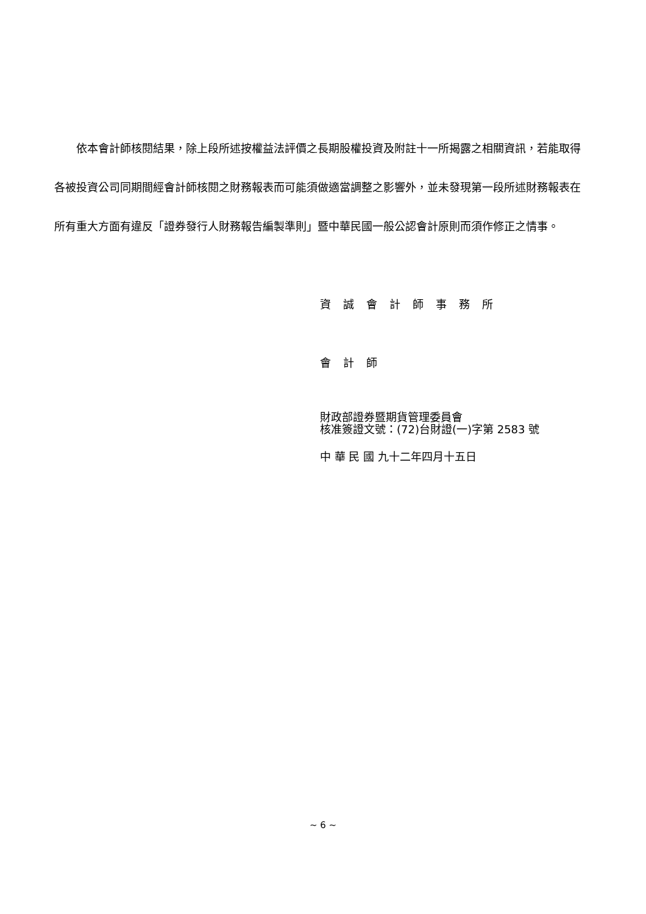依本會計師核閱結果，除上段所述按權益法評價之長期股權投資及附註十一所揭露之相關資訊，若能取得各被投資公司同期間經會計師核閱之財務報表而可能須做適當調整之影響外，並未發現第一段所述財務報表在所有重大方面有違反「證券發行人財務報告編製準則」暨中華民國一般公認會計原則而須作修正之情事。
資誠會計師事務所
會計師
財政部證券暨期貨管理委員會
核准簽證文號：(72)台財證(一)字第 2583 號
中 華 民 國 九十二年四月十五日
~ 6 ~